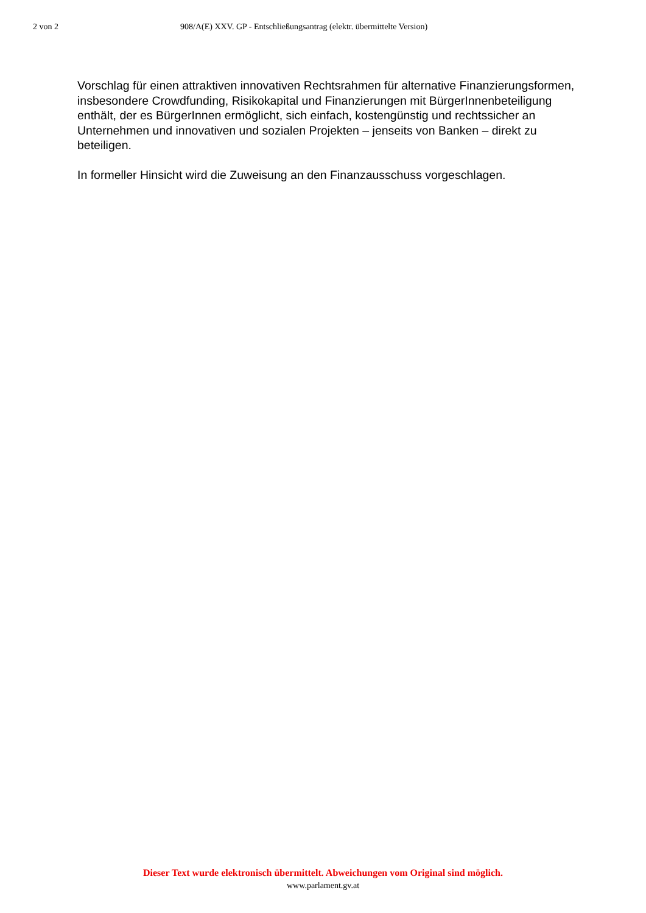2 von 2 908/A(E) XXV. GP - Entschließungsantrag (elektr. übermittelte Version)
Vorschlag für einen attraktiven innovativen Rechtsrahmen für alternative Finanzierungsformen, insbesondere Crowdfunding, Risikokapital und Finanzierungen mit BürgerInnenbeteiligung enthält, der es BürgerInnen ermöglicht, sich einfach, kostengünstig und rechtssicher an Unternehmen und innovativen und sozialen Projekten – jenseits von Banken – direkt zu beteiligen.
In formeller Hinsicht wird die Zuweisung an den Finanzausschuss vorgeschlagen.
Dieser Text wurde elektronisch übermittelt. Abweichungen vom Original sind möglich.
www.parlament.gv.at